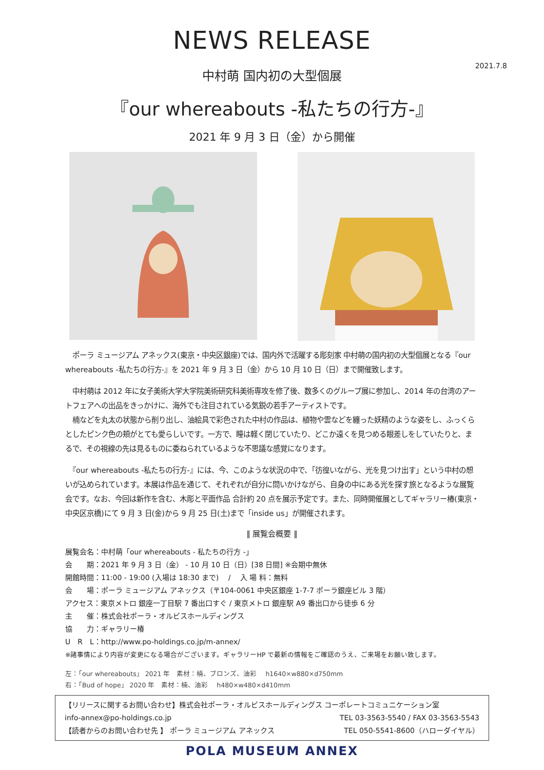NEWS RELEASE
2021.7.8
中村萌 国内初の大型個展
『our whereabouts -私たちの行方-』
2021 年 9 月 3 日（金）から開催
　ポーラ ミュージアム アネックス(東京・中央区銀座)では、国内外で活躍する彫刻家 中村萌の国内初の大型個展となる『our whereabouts -私たちの行方-』を 2021 年 9 月 3 日（金）から 10 月 10 日（日）まで開催致します。
　中村萌は 2012 年に女子美術大学大学院美術研究科美術専攻を修了後、数多くのグループ展に参加し、2014 年の台湾のアートフェアへの出品をきっかけに、海外でも注目されている気鋭の若手アーティストです。
　楠などを丸太の状態から削り出し、油絵具で彩色された中村の作品は、植物や雲などを纏った妖精のような姿をし、ふっくらとしたピンク色の頬がとても愛らしいです。一方で、瞳は軽く閉じていたり、どこか遠くを見つめる眼差しをしていたりと、まるで、その視線の先は見るものに委ねられているような不思議な感覚になります。
　『our whereabouts -私たちの行方-』には、今、このような状況の中で、「彷徨いながら、光を見つけ出す」という中村の想いが込められています。本展は作品を通じて、それぞれが自分に問いかけながら、自身の中にある光を探す旅となるような展覧会です。なお、今回は新作を含む、木彫と平面作品 合計約 20 点を展示予定です。また、同時開催展としてギャラリー椿(東京・中央区京橋)にて 9 月 3 日(金)から 9 月 25 日(土)まで「inside us」が開催されます。
‖ 展覧会概要 ‖
展覧会名：中村萌「our whereabouts - 私たちの行方 -」
会　　期：2021 年 9 月 3 日（金） - 10 月 10 日（日）[38 日間] ※会期中無休
開館時間：11:00 - 19:00 (入場は 18:30 まで)　 /　 入 場 料：無料
会　　場：ポーラ ミュージアム アネックス（〒104-0061 中央区銀座 1-7-7 ポーラ銀座ビル 3 階）
アクセス：東京メトロ 銀座一丁目駅 7 番出口すぐ / 東京メトロ 銀座駅 A9 番出口から徒歩 6 分
主　　催：株式会社ポーラ・オルビスホールディングス
協　　力：ギャラリー椿
U　R　L：http://www.po-holdings.co.jp/m-annex/
※諸事情により内容が変更になる場合がございます。ギャラリーHP で最新の情報をご確認のうえ、ご来場をお願い致します。
左：「our whereabouts」 2021 年　素材：楠、ブロンズ、油彩　 h1640×w880×d750mm
右：「Bud of hope」 2020 年　素材：楠、油彩　 h480×w480×d410mm
【リリースに関するお問い合わせ】株式会社ポーラ・オルビスホールディングス コーポレートコミュニケーション室
info-annex@po-holdings.co.jp TEL 03-3563-5540 / FAX 03-3563-5543
【読者からのお問い合わせ先 】 ポーラ ミュージアム アネックス TEL 050-5541-8600（ハローダイヤル）
POLA MUSEUM ANNEX